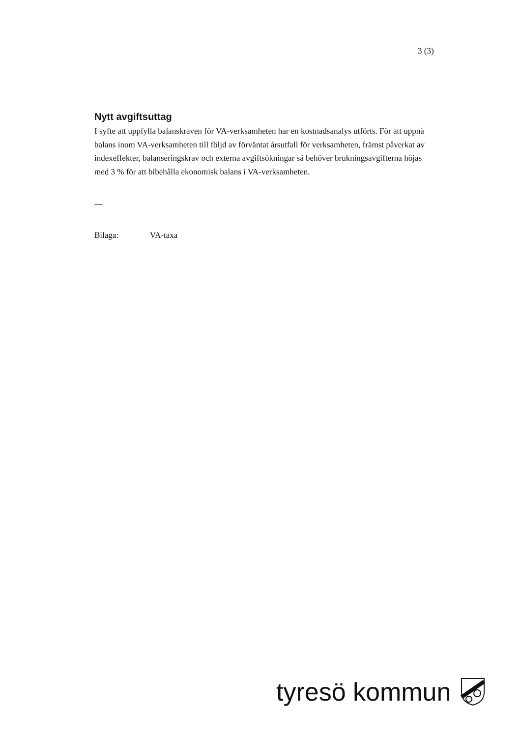3 (3)
Nytt avgiftsuttag
I syfte att uppfylla balanskraven för VA-verksamheten har en kostnadsanalys utförts. För att uppnå balans inom VA-verksamheten till följd av förväntat årsutfall för verksamheten, främst påverkat av indexeffekter, balanseringskrav och externa avgiftsökningar så behöver brukningsavgifterna höjas med 3 % för att bibehålla ekonomisk balans i VA-verksamheten.
---
Bilaga: VA-taxa
tyresö kommun